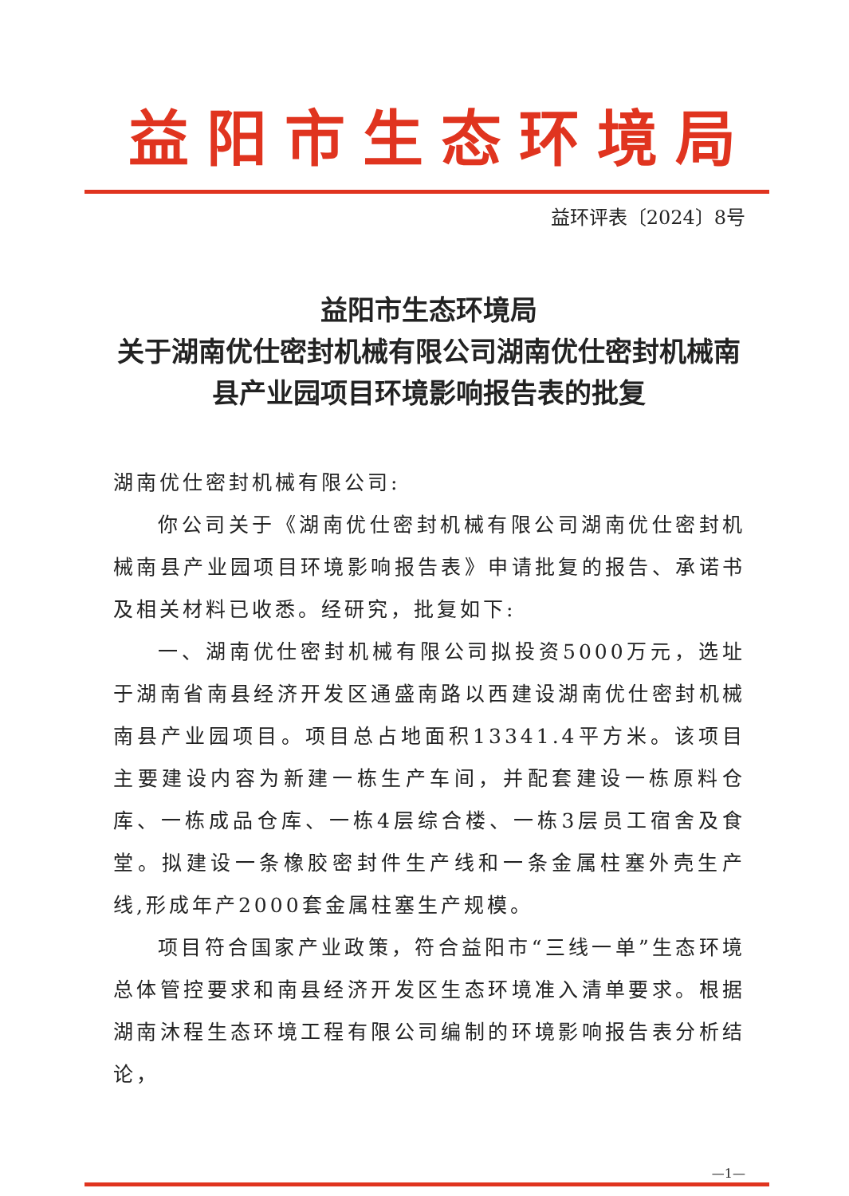益阳市生态环境局
益环评表〔2024〕8号
益阳市生态环境局
关于湖南优仕密封机械有限公司湖南优仕密封机械南县产业园项目环境影响报告表的批复
湖南优仕密封机械有限公司:
你公司关于《湖南优仕密封机械有限公司湖南优仕密封机械南县产业园项目环境影响报告表》申请批复的报告、承诺书及相关材料已收悉。经研究，批复如下:
一、湖南优仕密封机械有限公司拟投资5000万元，选址于湖南省南县经济开发区通盛南路以西建设湖南优仕密封机械南县产业园项目。项目总占地面积13341.4平方米。该项目主要建设内容为新建一栋生产车间，并配套建设一栋原料仓库、一栋成品仓库、一栋4层综合楼、一栋3层员工宿舍及食堂。拟建设一条橡胶密封件生产线和一条金属柱塞外壳生产线,形成年产2000套金属柱塞生产规模。
项目符合国家产业政策，符合益阳市“三线一单”生态环境总体管控要求和南县经济开发区生态环境准入清单要求。根据湖南沐程生态环境工程有限公司编制的环境影响报告表分析结论，
—1—